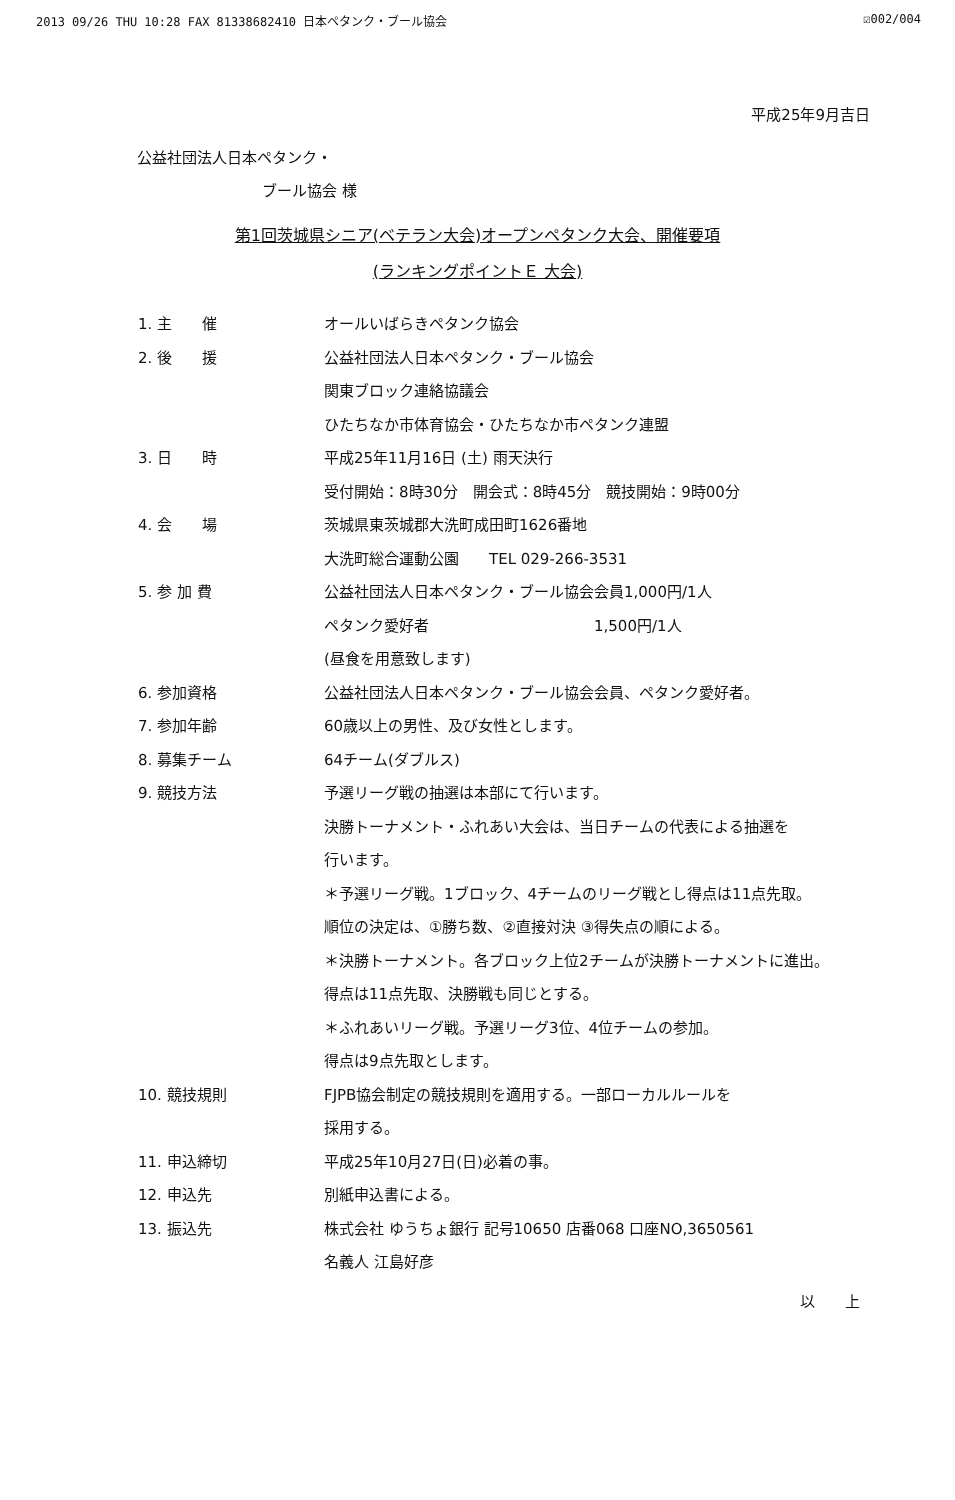2013 09/26 THU 10:28 FAX 81338682410 日本ペタンク・ブール協会 ☑002/004
平成25年9月吉日
公益社団法人日本ペタンク・
ブール協会 様
第1回茨城県シニア(ベテラン大会)オープンペタンク大会、開催要項
(ランキングポイントＥ 大会)
1. 主　　催 オールいばらきペタンク協会
2. 後　　援 公益社団法人日本ペタンク・ブール協会
関東ブロック連絡協議会
ひたちなか市体育協会・ひたちなか市ペタンク連盟
3. 日　　時 平成25年11月16日 (土) 雨天決行
受付開始：8時30分　開会式：8時45分　競技開始：9時00分
4. 会　　場 茨城県東茨城郡大洗町成田町1626番地
大洗町総合運動公園　　TEL 029-266-3531
5. 参 加 費 公益社団法人日本ペタンク・ブール協会会員1,000円/1人
ペタンク愛好者　　　　　　　　　　　1,500円/1人
(昼食を用意致します)
6. 参加資格 公益社団法人日本ペタンク・ブール協会会員、ペタンク愛好者。
7. 参加年齢 60歳以上の男性、及び女性とします。
8. 募集チーム 64チーム(ダブルス)
9. 競技方法 予選リーグ戦の抽選は本部にて行います。
決勝トーナメント・ふれあい大会は、当日チームの代表による抽選を
行います。
＊予選リーグ戦。1ブロック、4チームのリーグ戦とし得点は11点先取。
順位の決定は、①勝ち数、②直接対決 ③得失点の順による。
＊決勝トーナメント。各ブロック上位2チームが決勝トーナメントに進出。
得点は11点先取、決勝戦も同じとする。
＊ふれあいリーグ戦。予選リーグ3位、4位チームの参加。
得点は9点先取とします。
10. 競技規則 FJPB協会制定の競技規則を適用する。一部ローカルルールを
採用する。
11. 申込締切 平成25年10月27日(日)必着の事。
12. 申込先 別紙申込書による。
13. 振込先 株式会社 ゆうちょ銀行 記号10650 店番068 口座NO,3650561
名義人 江島好彦
以　　上